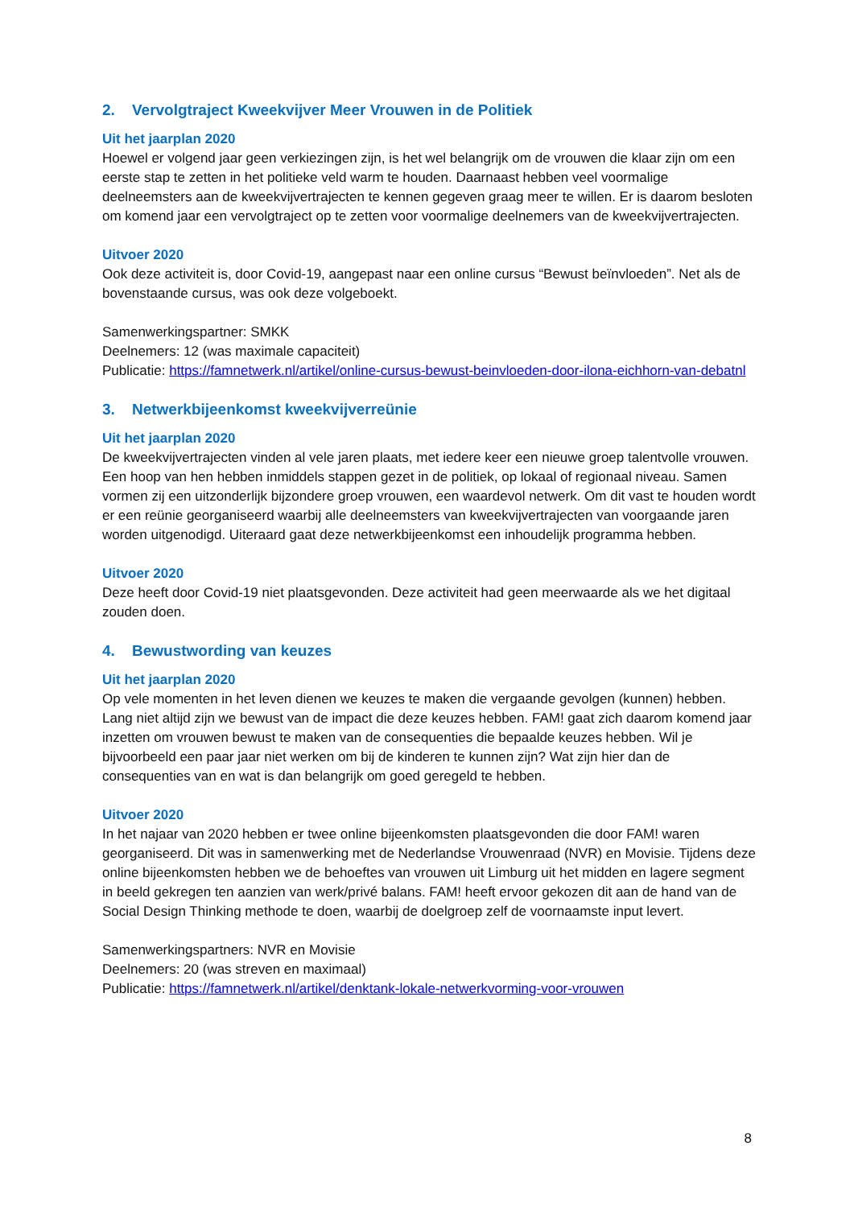2. Vervolgtraject Kweekvijver Meer Vrouwen in de Politiek
Uit het jaarplan 2020
Hoewel er volgend jaar geen verkiezingen zijn, is het wel belangrijk om de vrouwen die klaar zijn om een eerste stap te zetten in het politieke veld warm te houden. Daarnaast hebben veel voormalige deelneemsters aan de kweekvijvertrajecten te kennen gegeven graag meer te willen. Er is daarom besloten om komend jaar een vervolgtraject op te zetten voor voormalige deelnemers van de kweekvijvertrajecten.
Uitvoer 2020
Ook deze activiteit is, door Covid-19, aangepast naar een online cursus “Bewust beïnvloeden”. Net als de bovenstaande cursus, was ook deze volgeboekt.
Samenwerkingspartner: SMKK
Deelnemers: 12 (was maximale capaciteit)
Publicatie: https://famnetwerk.nl/artikel/online-cursus-bewust-beinvloeden-door-ilona-eichhorn-van-debatnl
3. Netwerkbijeenkomst kweekvijverreünie
Uit het jaarplan 2020
De kweekvijvertrajecten vinden al vele jaren plaats, met iedere keer een nieuwe groep talentvolle vrouwen. Een hoop van hen hebben inmiddels stappen gezet in de politiek, op lokaal of regionaal niveau. Samen vormen zij een uitzonderlijk bijzondere groep vrouwen, een waardevol netwerk. Om dit vast te houden wordt er een reünie georganiseerd waarbij alle deelneemsters van kweekvijvertrajecten van voorgaande jaren worden uitgenodigd. Uiteraard gaat deze netwerkbijeenkomst een inhoudelijk programma hebben.
Uitvoer 2020
Deze heeft door Covid-19 niet plaatsgevonden. Deze activiteit had geen meerwaarde als we het digitaal zouden doen.
4. Bewustwording van keuzes
Uit het jaarplan 2020
Op vele momenten in het leven dienen we keuzes te maken die vergaande gevolgen (kunnen) hebben. Lang niet altijd zijn we bewust van de impact die deze keuzes hebben. FAM! gaat zich daarom komend jaar inzetten om vrouwen bewust te maken van de consequenties die bepaalde keuzes hebben. Wil je bijvoorbeeld een paar jaar niet werken om bij de kinderen te kunnen zijn? Wat zijn hier dan de consequenties van en wat is dan belangrijk om goed geregeld te hebben.
Uitvoer 2020
In het najaar van 2020 hebben er twee online bijeenkomsten plaatsgevonden die door FAM! waren georganiseerd. Dit was in samenwerking met de Nederlandse Vrouwenraad (NVR) en Movisie. Tijdens deze online bijeenkomsten hebben we de behoeftes van vrouwen uit Limburg uit het midden en lagere segment in beeld gekregen ten aanzien van werk/privé balans. FAM! heeft ervoor gekozen dit aan de hand van de Social Design Thinking methode te doen, waarbij de doelgroep zelf de voornaamste input levert.
Samenwerkingspartners: NVR en Movisie
Deelnemers: 20 (was streven en maximaal)
Publicatie: https://famnetwerk.nl/artikel/denktank-lokale-netwerkvorming-voor-vrouwen
8